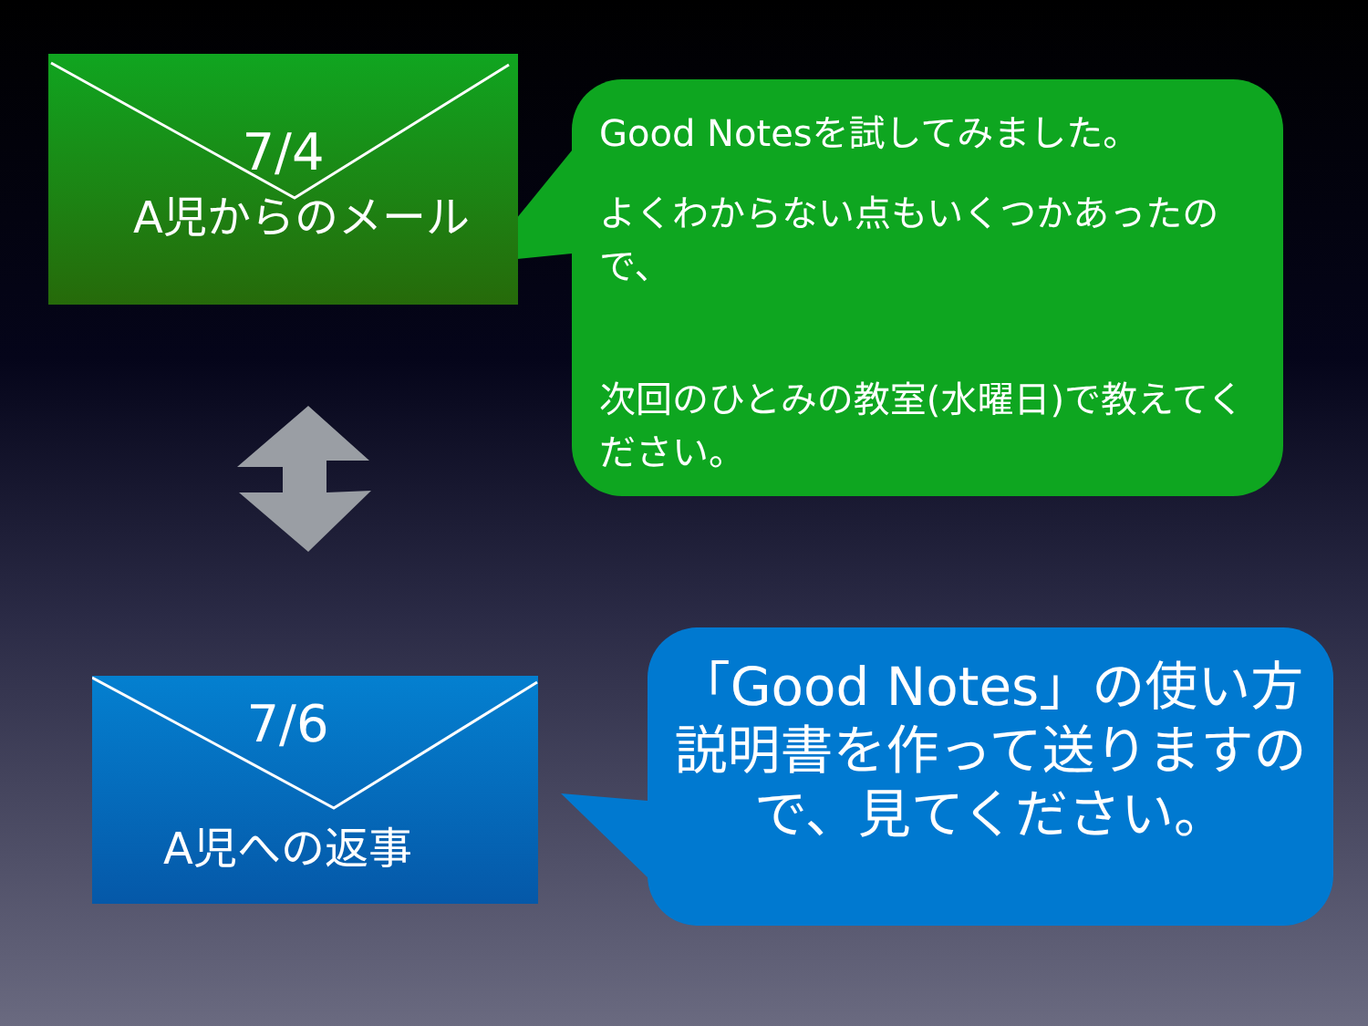7/4
A児からのメール
Good Notesを試してみました。
よくわからない点もいくつかあったので、
次回のひとみの教室(水曜日)で教えてください。
7/6
A児への返事
「Good Notes」の使い方説明書を作って送りますので、見てください。